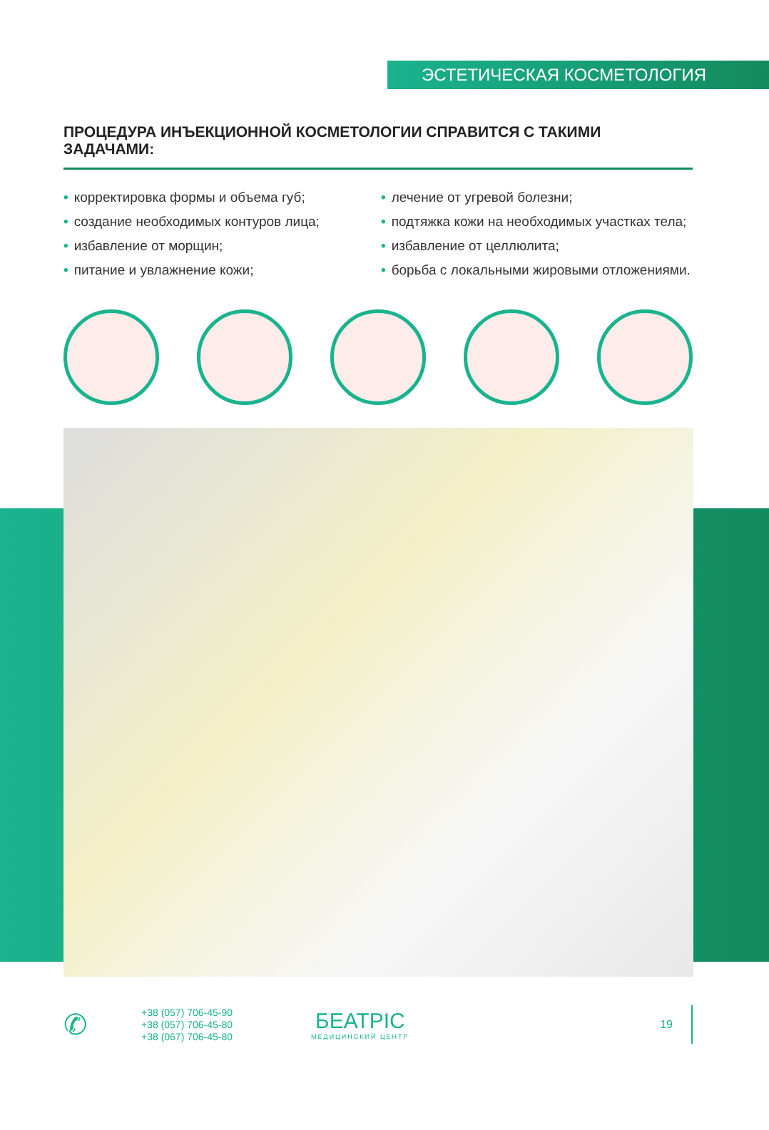ЭСТЕТИЧЕСКАЯ КОСМЕТОЛОГИЯ
ПРОЦЕДУРА ИНЪЕКЦИОННОЙ КОСМЕТОЛОГИИ СПРАВИТСЯ С ТАКИМИ ЗАДАЧАМИ:
• корректировка формы и объема губ;
• создание необходимых контуров лица;
• избавление от морщин;
• питание и увлажнение кожи;
• лечение от угревой болезни;
• подтяжка кожи на необходимых участках тела;
• избавление от целлюлита;
• борьба с локальными жировыми отложениями.
✆
+38 (057) 706-45-90
+38 (057) 706-45-80
+38 (067) 706-45-80
БЕАТРІС
МЕДИЦИНСКИЙ ЦЕНТР
19